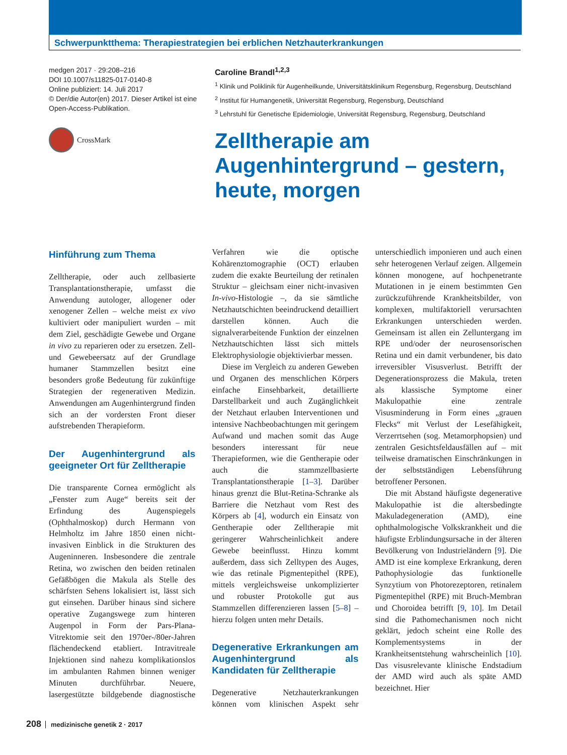Schwerpunktthema: Therapiestrategien bei erblichen Netzhauterkrankungen
medgen 2017 · 29:208–216
DOI 10.1007/s11825-017-0140-8
Online publiziert: 14. Juli 2017
© Der/die Autor(en) 2017. Dieser Artikel ist eine Open-Access-Publikation.
CrossMark
Caroline Brandl<sup>1,2,3</sup>
<sup>1</sup> Klinik und Poliklinik für Augenheilkunde, Universitätsklinikum Regensburg, Regensburg, Deutschland
<sup>2</sup> Institut für Humangenetik, Universität Regensburg, Regensburg, Deutschland
<sup>3</sup> Lehrstuhl für Genetische Epidemiologie, Universität Regensburg, Regensburg, Deutschland
Zelltherapie am
Augenhintergrund – gestern,
heute, morgen
Hinführung zum Thema
Zelltherapie, oder auch zellbasierte Transplantationstherapie, umfasst die Anwendung autologer, allogener oder xenogener Zellen – welche meist ex vivo kultiviert oder manipuliert wurden – mit dem Ziel, geschädigte Gewebe und Organe in vivo zu reparieren oder zu ersetzen. Zell- und Gewebeersatz auf der Grundlage humaner Stammzellen besitzt eine besonders große Bedeutung für zukünftige Strategien der regenerativen Medizin. Anwendungen am Augenhintergrund finden sich an der vordersten Front dieser aufstrebenden Therapieform.
Der Augenhintergrund als geeigneter Ort für Zelltherapie
Die transparente Cornea ermöglicht als „Fenster zum Auge“ bereits seit der Erfindung des Augenspiegels (Ophthalmoskop) durch Hermann von Helmholtz im Jahre 1850 einen nicht-invasiven Einblick in die Strukturen des Augeninneren. Insbesondere die zentrale Retina, wo zwischen den beiden retinalen Gefäßbögen die Makula als Stelle des schärfsten Sehens lokalisiert ist, lässt sich gut einsehen. Darüber hinaus sind sichere operative Zugangswege zum hinteren Augenpol in Form der Pars-Plana-Vitrektomie seit den 1970er-/80er-Jahren flächendeckend etabliert. Intravitreale Injektionen sind nahezu komplikationslos im ambulanten Rahmen binnen weniger Minuten durchführbar. Neuere, lasergestützte bildgebende diagnostische Verfahren wie die optische Kohärenztomographie (OCT) erlauben zudem die exakte Beurteilung der retinalen Struktur – gleichsam einer nicht-invasiven In-vivo-Histologie –, da sie sämtliche Netzhautschichten beeindruckend detailliert darstellen können. Auch die signalverarbeitende Funktion der einzelnen Netzhautschichten lässt sich mittels Elektrophysiologie objektivierbar messen.
Diese im Vergleich zu anderen Geweben und Organen des menschlichen Körpers einfache Einsehbarkeit, detaillierte Darstellbarkeit und auch Zugänglichkeit der Netzhaut erlauben Interventionen und intensive Nachbeobachtungen mit geringem Aufwand und machen somit das Auge besonders interessant für neue Therapieformen, wie die Gentherapie oder auch die stammzellbasierte Transplantationstherapie [1–3]. Darüber hinaus grenzt die Blut-Retina-Schranke als Barriere die Netzhaut vom Rest des Körpers ab [4], wodurch ein Einsatz von Gentherapie oder Zelltherapie mit geringerer Wahrscheinlichkeit andere Gewebe beeinflusst. Hinzu kommt außerdem, dass sich Zelltypen des Auges, wie das retinale Pigmentepithel (RPE), mittels vergleichsweise unkomplizierter und robuster Protokolle gut aus Stammzellen differenzieren lassen [5–8] – hierzu folgen unten mehr Details.
Degenerative Erkrankungen am Augenhintergrund als Kandidaten für Zelltherapie
Degenerative Netzhauterkrankungen können vom klinischen Aspekt sehr unterschiedlich imponieren und auch einen sehr heterogenen Verlauf zeigen. Allgemein können monogene, auf hochpenetrante Mutationen in je einem bestimmten Gen zurückzuführende Krankheitsbilder, von komplexen, multifaktoriell verursachten Erkrankungen unterschieden werden. Gemeinsam ist allen ein Zelluntergang im RPE und/oder der neurosensorischen Retina und ein damit verbundener, bis dato irreversibler Visusverlust. Betrifft der Degenerationsprozess die Makula, treten als klassische Symptome einer Makulopathie eine zentrale Visusminderung in Form eines „grauen Flecks“ mit Verlust der Lesefähigkeit, Verzerrtsehen (sog. Metamorphopsien) und zentralen Gesichtsfeldausfällen auf – mit teilweise dramatischen Einschränkungen in der selbstständigen Lebensführung betroffener Personen.
Die mit Abstand häufigste degenerative Makulopathie ist die altersbedingte Makuladegeneration (AMD), eine ophthalmologische Volkskrankheit und die häufigste Erblindungsursache in der älteren Bevölkerung von Industrieländern [9]. Die AMD ist eine komplexe Erkrankung, deren Pathophysiologie das funktionelle Synzytium von Photorezeptoren, retinalem Pigmentepithel (RPE) mit Bruch-Membran und Choroidea betrifft [9, 10]. Im Detail sind die Pathomechanismen noch nicht geklärt, jedoch scheint eine Rolle des Komplementsystems in der Krankheitsentstehung wahrscheinlich [10]. Das visusrelevante klinische Endstadium der AMD wird auch als späte AMD bezeichnet. Hier
208 medizinische genetik 2 · 2017